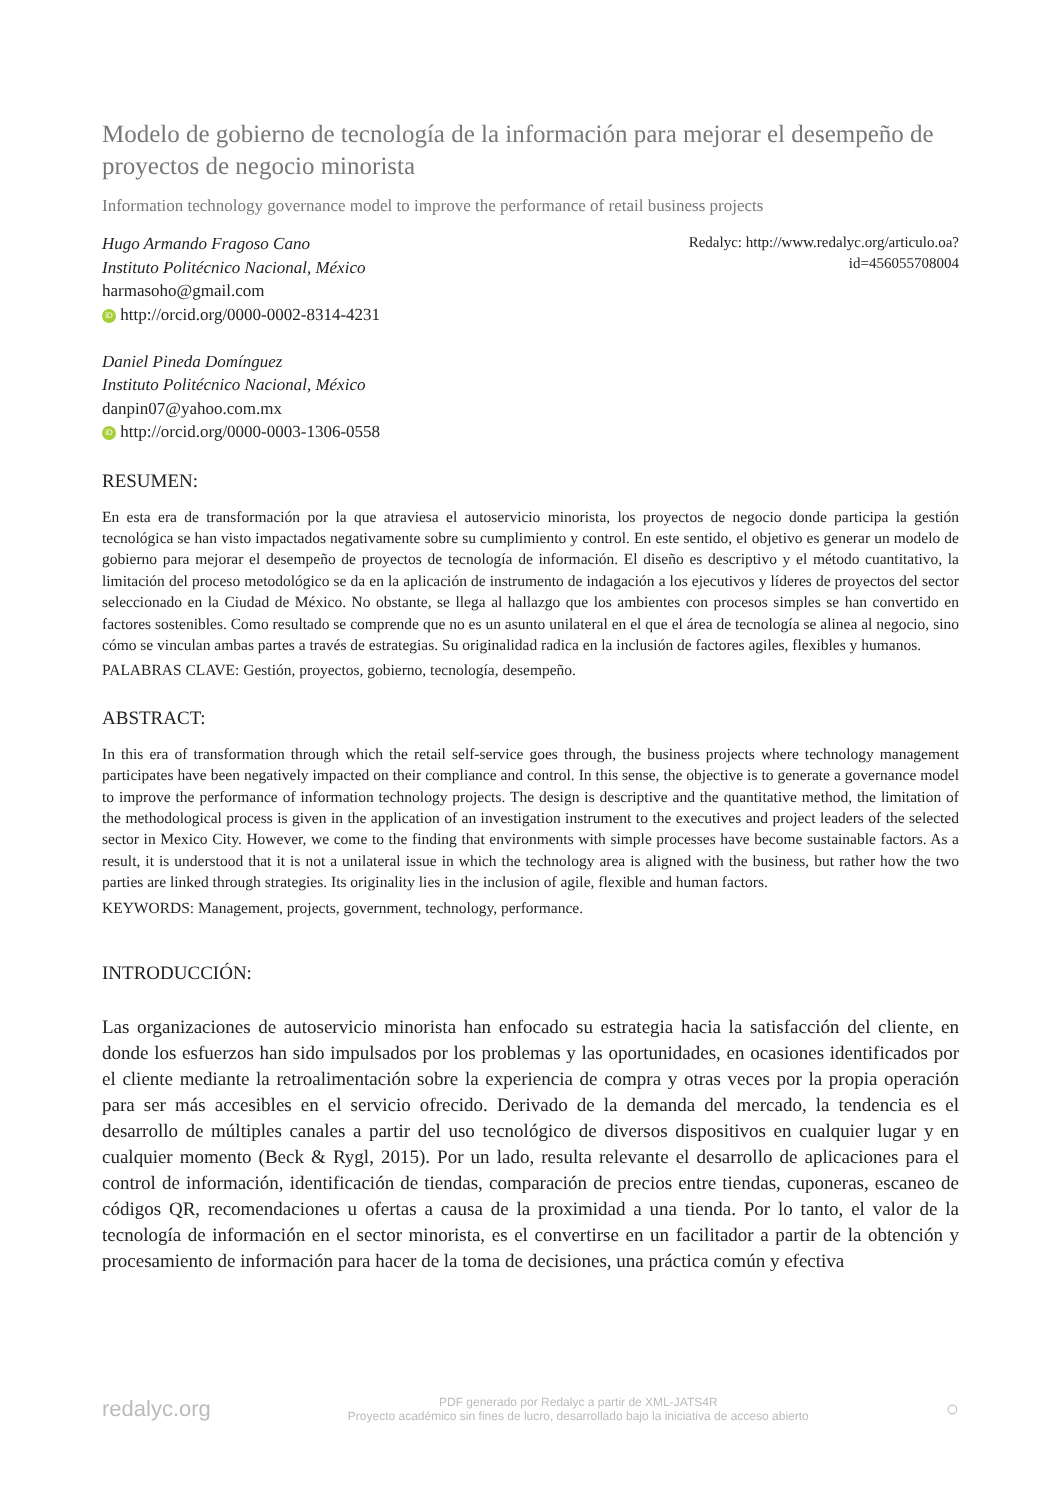Modelo de gobierno de tecnología de la información para mejorar el desempeño de proyectos de negocio minorista
Information technology governance model to improve the performance of retail business projects
Hugo Armando Fragoso Cano
Instituto Politécnico Nacional, México
harmasoho@gmail.com
iD http://orcid.org/0000-0002-8314-4231
Daniel Pineda Domínguez
Instituto Politécnico Nacional, México
danpin07@yahoo.com.mx
iD http://orcid.org/0000-0003-1306-0558
Redalyc: http://www.redalyc.org/articulo.oa?
id=456055708004
RESUMEN:
En esta era de transformación por la que atraviesa el autoservicio minorista, los proyectos de negocio donde participa la gestión tecnológica se han visto impactados negativamente sobre su cumplimiento y control. En este sentido, el objetivo es generar un modelo de gobierno para mejorar el desempeño de proyectos de tecnología de información. El diseño es descriptivo y el método cuantitativo, la limitación del proceso metodológico se da en la aplicación de instrumento de indagación a los ejecutivos y líderes de proyectos del sector seleccionado en la Ciudad de México. No obstante, se llega al hallazgo que los ambientes con procesos simples se han convertido en factores sostenibles. Como resultado se comprende que no es un asunto unilateral en el que el área de tecnología se alinea al negocio, sino cómo se vinculan ambas partes a través de estrategias. Su originalidad radica en la inclusión de factores agiles, flexibles y humanos.
PALABRAS CLAVE: Gestión, proyectos, gobierno, tecnología, desempeño.
ABSTRACT:
In this era of transformation through which the retail self-service goes through, the business projects where technology management participates have been negatively impacted on their compliance and control. In this sense, the objective is to generate a governance model to improve the performance of information technology projects. The design is descriptive and the quantitative method, the limitation of the methodological process is given in the application of an investigation instrument to the executives and project leaders of the selected sector in Mexico City. However, we come to the finding that environments with simple processes have become sustainable factors. As a result, it is understood that it is not a unilateral issue in which the technology area is aligned with the business, but rather how the two parties are linked through strategies. Its originality lies in the inclusion of agile, flexible and human factors.
KEYWORDS: Management, projects, government, technology, performance.
INTRODUCCIÓN:
Las organizaciones de autoservicio minorista han enfocado su estrategia hacia la satisfacción del cliente, en donde los esfuerzos han sido impulsados por los problemas y las oportunidades, en ocasiones identificados por el cliente mediante la retroalimentación sobre la experiencia de compra y otras veces por la propia operación para ser más accesibles en el servicio ofrecido. Derivado de la demanda del mercado, la tendencia es el desarrollo de múltiples canales a partir del uso tecnológico de diversos dispositivos en cualquier lugar y en cualquier momento (Beck & Rygl, 2015). Por un lado, resulta relevante el desarrollo de aplicaciones para el control de información, identificación de tiendas, comparación de precios entre tiendas, cuponeras, escaneo de códigos QR, recomendaciones u ofertas a causa de la proximidad a una tienda. Por lo tanto, el valor de la tecnología de información en el sector minorista, es el convertirse en un facilitador a partir de la obtención y procesamiento de información para hacer de la toma de decisiones, una práctica común y efectiva
redalyc.org PDF generado por Redalyc a partir de XML-JATS4R
Proyecto académico sin fines de lucro, desarrollado bajo la iniciativa de acceso abierto ○